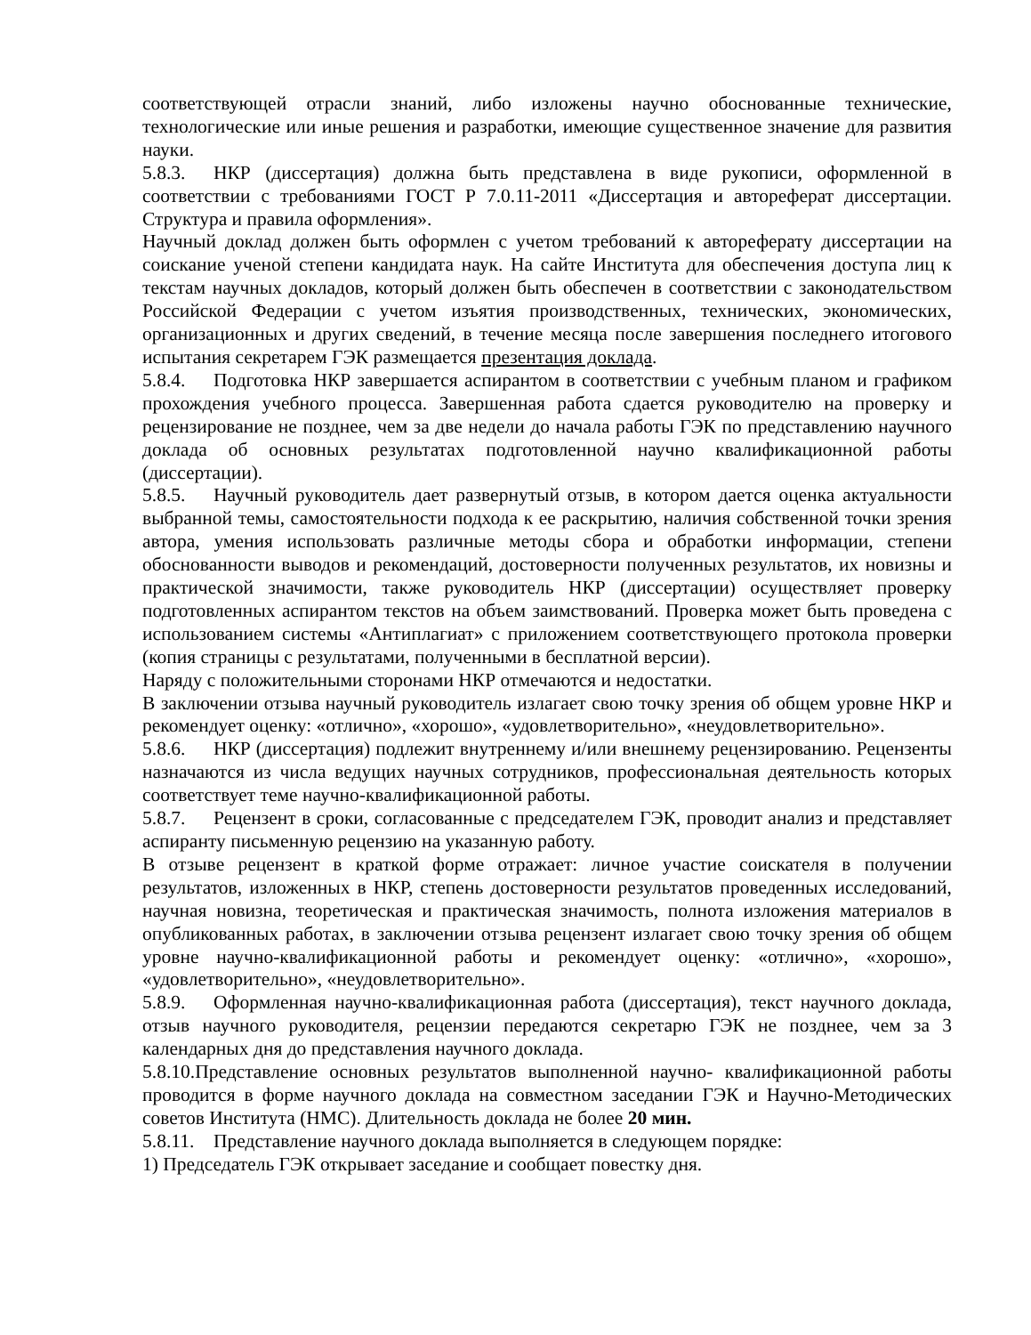соответствующей отрасли знаний, либо изложены научно обоснованные технические, технологические или иные решения и разработки, имеющие существенное значение для развития науки.
5.8.3. НКР (диссертация) должна быть представлена в виде рукописи, оформленной в соответствии с требованиями ГОСТ Р 7.0.11-2011 «Диссертация и автореферат диссертации. Структура и правила оформления».
Научный доклад должен быть оформлен с учетом требований к автореферату диссертации на соискание ученой степени кандидата наук. На сайте Института для обеспечения доступа лиц к текстам научных докладов, который должен быть обеспечен в соответствии с законодательством Российской Федерации с учетом изъятия производственных, технических, экономических, организационных и других сведений, в течение месяца после завершения последнего итогового испытания секретарем ГЭК размещается презентация доклада.
5.8.4. Подготовка НКР завершается аспирантом в соответствии с учебным планом и графиком прохождения учебного процесса. Завершенная работа сдается руководителю на проверку и рецензирование не позднее, чем за две недели до начала работы ГЭК по представлению научного доклада об основных результатах подготовленной научно квалификационной работы (диссертации).
5.8.5. Научный руководитель дает развернутый отзыв, в котором дается оценка актуальности выбранной темы, самостоятельности подхода к ее раскрытию, наличия собственной точки зрения автора, умения использовать различные методы сбора и обработки информации, степени обоснованности выводов и рекомендаций, достоверности полученных результатов, их новизны и практической значимости, также руководитель НКР (диссертации) осуществляет проверку подготовленных аспирантом текстов на объем заимствований. Проверка может быть проведена с использованием системы «Антиплагиат» с приложением соответствующего протокола проверки (копия страницы с результатами, полученными в бесплатной версии).
Наряду с положительными сторонами НКР отмечаются и недостатки.
В заключении отзыва научный руководитель излагает свою точку зрения об общем уровне НКР и рекомендует оценку: «отлично», «хорошо», «удовлетворительно», «неудовлетворительно».
5.8.6. НКР (диссертация) подлежит внутреннему и/или внешнему рецензированию. Рецензенты назначаются из числа ведущих научных сотрудников, профессиональная деятельность которых соответствует теме научно-квалификационной работы.
5.8.7. Рецензент в сроки, согласованные с председателем ГЭК, проводит анализ и представляет аспиранту письменную рецензию на указанную работу.
В отзыве рецензент в краткой форме отражает: личное участие соискателя в получении результатов, изложенных в НКР, степень достоверности результатов проведенных исследований, научная новизна, теоретическая и практическая значимость, полнота изложения материалов в опубликованных работах, в заключении отзыва рецензент излагает свою точку зрения об общем уровне научно-квалификационной работы и рекомендует оценку: «отлично», «хорошо», «удовлетворительно», «неудовлетворительно».
5.8.9. Оформленная научно-квалификационная работа (диссертация), текст научного доклада, отзыв научного руководителя, рецензии передаются секретарю ГЭК не позднее, чем за 3 календарных дня до представления научного доклада.
5.8.10.Представление основных результатов выполненной научно- квалификационной работы проводится в форме научного доклада на совместном заседании ГЭК и Научно-Методических советов Института (НМС). Длительность доклада не более 20 мин.
5.8.11. Представление научного доклада выполняется в следующем порядке:
1) Председатель ГЭК открывает заседание и сообщает повестку дня.